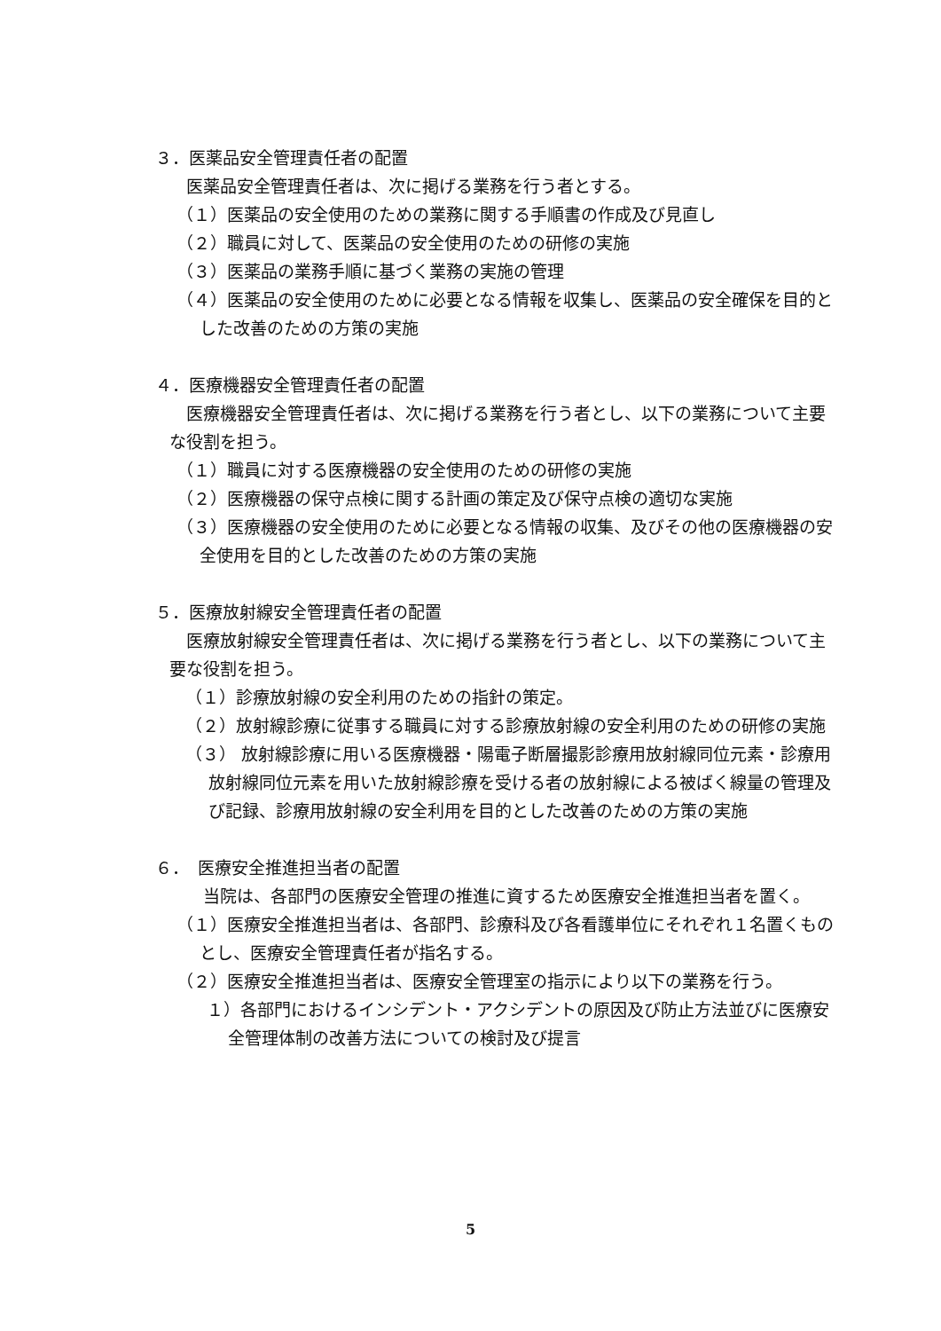３．医薬品安全管理責任者の配置
　医薬品安全管理責任者は、次に掲げる業務を行う者とする。
（１）医薬品の安全使用のための業務に関する手順書の作成及び見直し
（２）職員に対して、医薬品の安全使用のための研修の実施
（３）医薬品の業務手順に基づく業務の実施の管理
（４）医薬品の安全使用のために必要となる情報を収集し、医薬品の安全確保を目的とした改善のための方策の実施
４．医療機器安全管理責任者の配置
　医療機器安全管理責任者は、次に掲げる業務を行う者とし、以下の業務について主要な役割を担う。
（１）職員に対する医療機器の安全使用のための研修の実施
（２）医療機器の保守点検に関する計画の策定及び保守点検の適切な実施
（３）医療機器の安全使用のために必要となる情報の収集、及びその他の医療機器の安全使用を目的とした改善のための方策の実施
５．医療放射線安全管理責任者の配置
　医療放射線安全管理責任者は、次に掲げる業務を行う者とし、以下の業務について主要な役割を担う。
（１）診療放射線の安全利用のための指針の策定。
（２）放射線診療に従事する職員に対する診療放射線の安全利用のための研修の実施
（３） 放射線診療に用いる医療機器・陽電子断層撮影診療用放射線同位元素・診療用放射線同位元素を用いた放射線診療を受ける者の放射線による被ばく線量の管理及び記録、診療用放射線の安全利用を目的とした改善のための方策の実施
６．　医療安全推進担当者の配置
　　当院は、各部門の医療安全管理の推進に資するため医療安全推進担当者を置く。
（１）医療安全推進担当者は、各部門、診療科及び各看護単位にそれぞれ１名置くものとし、医療安全管理責任者が指名する。
（２）医療安全推進担当者は、医療安全管理室の指示により以下の業務を行う。
１）各部門におけるインシデント・アクシデントの原因及び防止方法並びに医療安全管理体制の改善方法についての検討及び提言
5